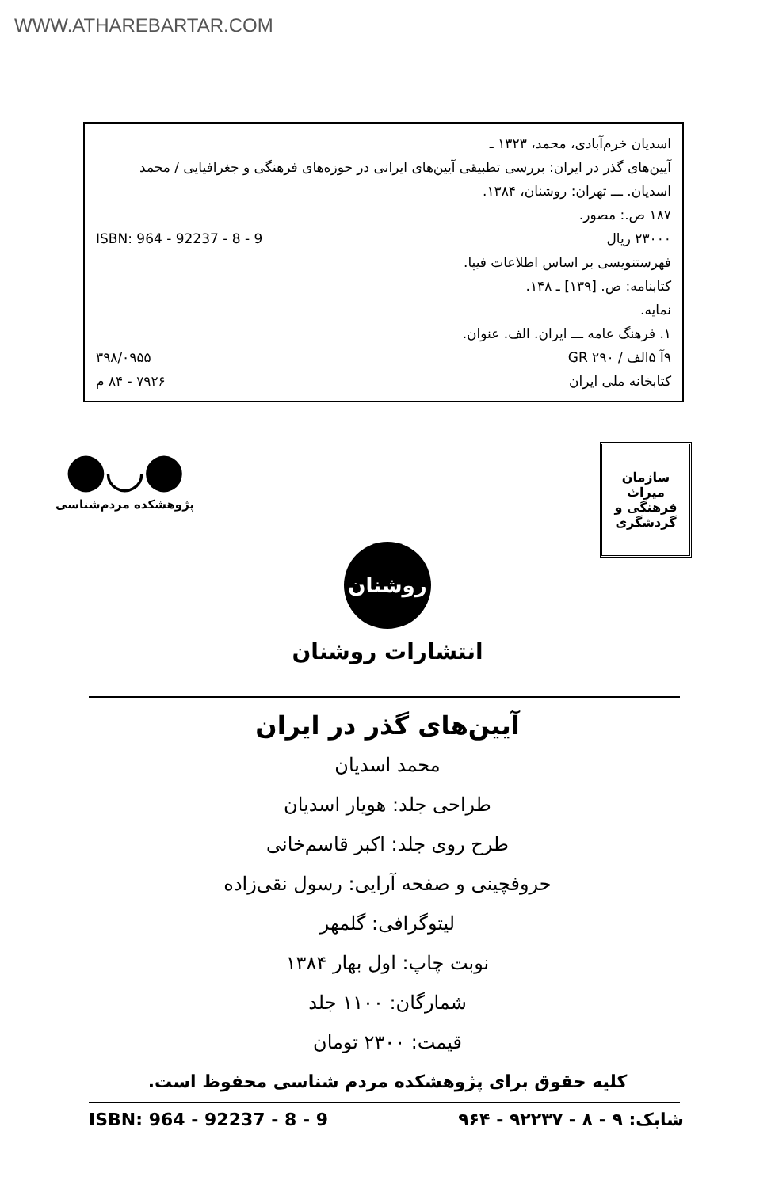WWW.ATHAREBARTAR.COM
اسدیان خرم‌آبادی، محمد، ۱۳۲۳ ـ
آیین‌های گذر در ایران: بررسی تطبیقی آیین‌های ایرانی در حوزه‌های فرهنگی و جغرافیایی / محمد اسدیان. ـــ تهران: روشنان، ۱۳۸۴.
۱۸۷ ص.: مصور.
۲۳۰۰۰ ریال ISBN: 964 - 92237 - 8 - 9
فهرستنویسی بر اساس اطلاعات فیپا.
کتابنامه: ص. [۱۳۹] ـ ۱۴۸.
نمایه.
۱. فرهنگ عامه ـــ ایران. الف. عنوان.
۹آ ۵الف / GR ۲۹۰ ۳۹۸/۰۹۵۵
کتابخانه ملی ایران ۷۹۲۶ - ۸۴ م
●◡●
پژوهشکده مردم‌شناسی
سازمان میراث
فرهنگی و
گردشگری
روشنان
انتشارات روشنان
آیین‌های گذر در ایران
محمد اسدیان
طراحی جلد: هویار اسدیان
طرح روی جلد: اکبر قاسم‌خانی
حروفچینی و صفحه آرایی: رسول نقی‌زاده
لیتوگرافی: گلمهر
نوبت چاپ: اول بهار ۱۳۸۴
شمارگان: ۱۱۰۰ جلد
قیمت: ۲۳۰۰ تومان
کلیه حقوق برای پژوهشکده مردم شناسی محفوظ است.
ISBN: 964 - 92237 - 8 - 9 شابک: ۹ - ۸ - ۹۲۲۳۷ - ۹۶۴